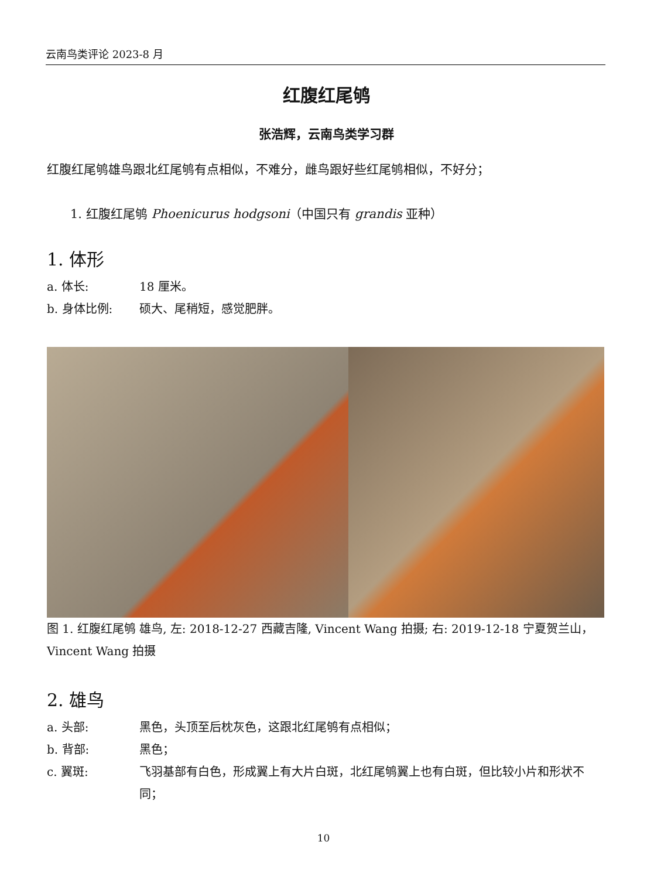云南鸟类评论 2023-8 月
红腹红尾鸲
张浩辉，云南鸟类学习群
红腹红尾鸲雄鸟跟北红尾鸲有点相似，不难分，雌鸟跟好些红尾鸲相似，不好分；
1. 红腹红尾鸲 Phoenicurus hodgsoni（中国只有 grandis 亚种）
1. 体形
a. 体长: 18 厘米。
b. 身体比例: 硕大、尾稍短，感觉肥胖。
图 1. 红腹红尾鸲 雄鸟, 左: 2018-12-27 西藏吉隆, Vincent Wang 拍摄; 右: 2019-12-18 宁夏贺兰山，Vincent Wang 拍摄
2. 雄鸟
a. 头部: 黑色，头顶至后枕灰色，这跟北红尾鸲有点相似；
b. 背部: 黑色；
c. 翼斑: 飞羽基部有白色，形成翼上有大片白斑，北红尾鸲翼上也有白斑，但比较小片和形状不同；
10